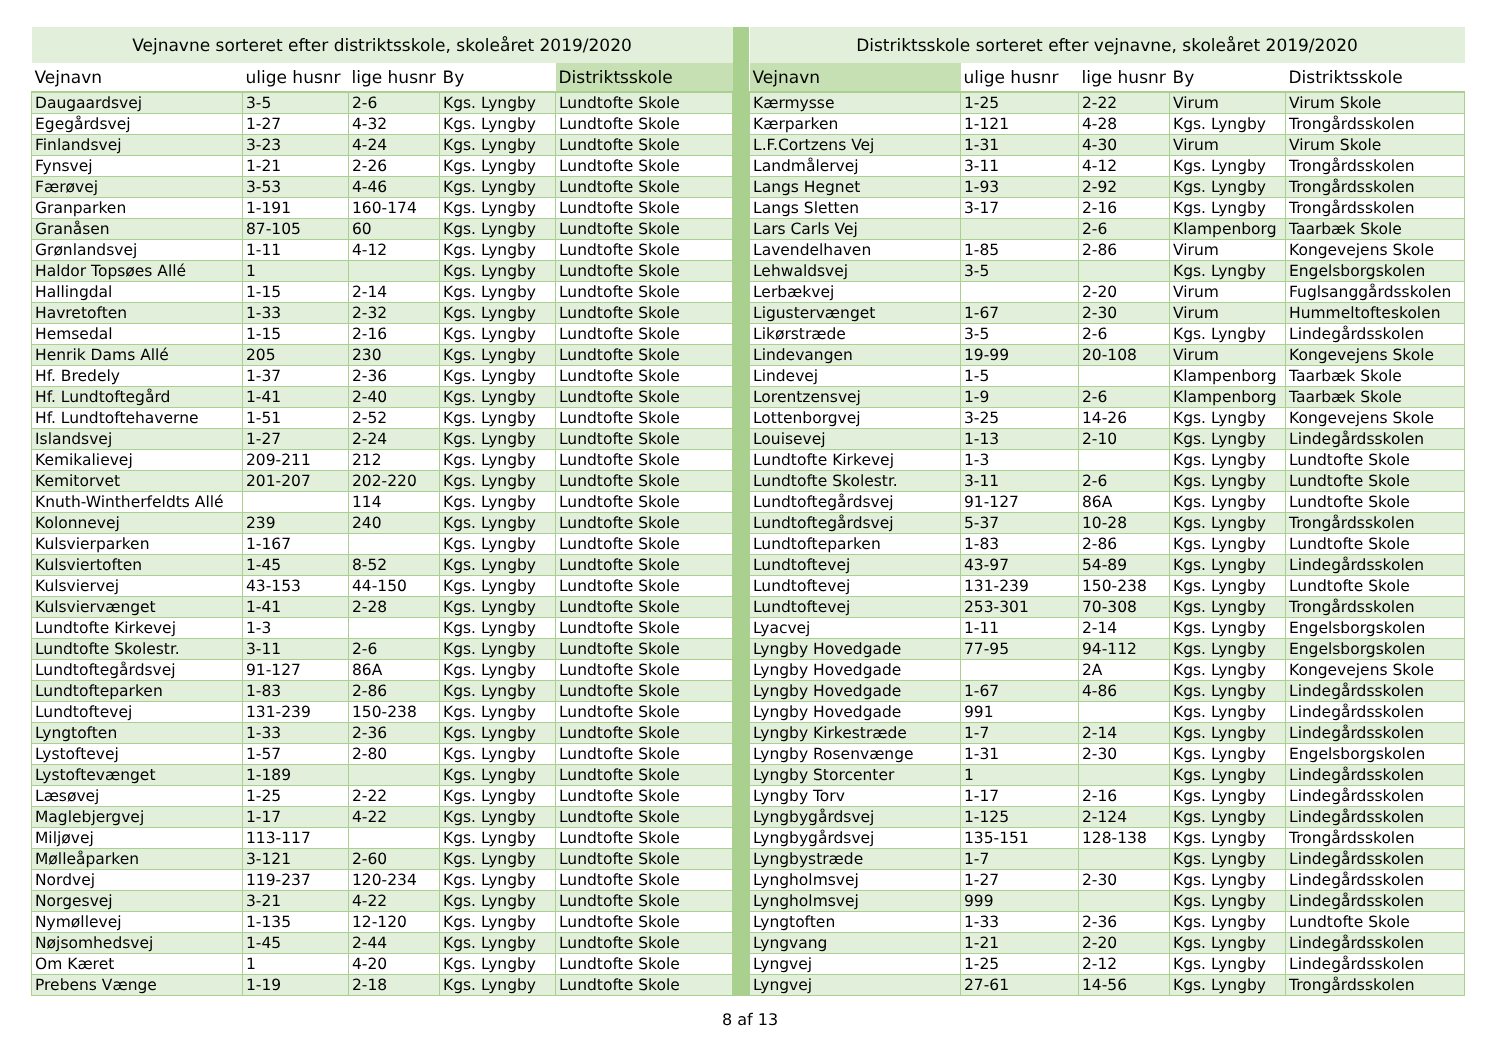| Vejnavne sorteret efter distriktsskole, skoleåret 2019/2020 | | | | |
| --- | --- | --- | --- | --- |
| Vejnavn | ulige husnr | lige husnr | By | Distriktsskole |
| Daugaardsvej | 3-5 | 2-6 | Kgs. Lyngby | Lundtofte Skole |
| Egegårdsvej | 1-27 | 4-32 | Kgs. Lyngby | Lundtofte Skole |
| Finlandsvej | 3-23 | 4-24 | Kgs. Lyngby | Lundtofte Skole |
| Fynsvej | 1-21 | 2-26 | Kgs. Lyngby | Lundtofte Skole |
| Færøvej | 3-53 | 4-46 | Kgs. Lyngby | Lundtofte Skole |
| Granparken | 1-191 | 160-174 | Kgs. Lyngby | Lundtofte Skole |
| Granåsen | 87-105 | 60 | Kgs. Lyngby | Lundtofte Skole |
| Grønlandsvej | 1-11 | 4-12 | Kgs. Lyngby | Lundtofte Skole |
| Haldor Topsøes Allé | 1 | | Kgs. Lyngby | Lundtofte Skole |
| Hallingdal | 1-15 | 2-14 | Kgs. Lyngby | Lundtofte Skole |
| Havretoften | 1-33 | 2-32 | Kgs. Lyngby | Lundtofte Skole |
| Hemsedal | 1-15 | 2-16 | Kgs. Lyngby | Lundtofte Skole |
| Henrik Dams Allé | 205 | 230 | Kgs. Lyngby | Lundtofte Skole |
| Hf. Bredely | 1-37 | 2-36 | Kgs. Lyngby | Lundtofte Skole |
| Hf. Lundtoftegård | 1-41 | 2-40 | Kgs. Lyngby | Lundtofte Skole |
| Hf. Lundtoftehaverne | 1-51 | 2-52 | Kgs. Lyngby | Lundtofte Skole |
| Islandsvej | 1-27 | 2-24 | Kgs. Lyngby | Lundtofte Skole |
| Kemikalievej | 209-211 | 212 | Kgs. Lyngby | Lundtofte Skole |
| Kemitorvet | 201-207 | 202-220 | Kgs. Lyngby | Lundtofte Skole |
| Knuth-Wintherfeldts Allé | | 114 | Kgs. Lyngby | Lundtofte Skole |
| Kolonnevej | 239 | 240 | Kgs. Lyngby | Lundtofte Skole |
| Kulsvierparken | 1-167 | | Kgs. Lyngby | Lundtofte Skole |
| Kulsviertoften | 1-45 | 8-52 | Kgs. Lyngby | Lundtofte Skole |
| Kulsviervej | 43-153 | 44-150 | Kgs. Lyngby | Lundtofte Skole |
| Kulsviervænget | 1-41 | 2-28 | Kgs. Lyngby | Lundtofte Skole |
| Lundtofte Kirkevej | 1-3 | | Kgs. Lyngby | Lundtofte Skole |
| Lundtofte Skolestr. | 3-11 | 2-6 | Kgs. Lyngby | Lundtofte Skole |
| Lundtoftegårdsvej | 91-127 | 86A | Kgs. Lyngby | Lundtofte Skole |
| Lundtofteparken | 1-83 | 2-86 | Kgs. Lyngby | Lundtofte Skole |
| Lundtoftevej | 131-239 | 150-238 | Kgs. Lyngby | Lundtofte Skole |
| Lyngtoften | 1-33 | 2-36 | Kgs. Lyngby | Lundtofte Skole |
| Lystoftevej | 1-57 | 2-80 | Kgs. Lyngby | Lundtofte Skole |
| Lystoftevænget | 1-189 | | Kgs. Lyngby | Lundtofte Skole |
| Læsøvej | 1-25 | 2-22 | Kgs. Lyngby | Lundtofte Skole |
| Maglebjergvej | 1-17 | 4-22 | Kgs. Lyngby | Lundtofte Skole |
| Miljøvej | 113-117 | | Kgs. Lyngby | Lundtofte Skole |
| Mølleåparken | 3-121 | 2-60 | Kgs. Lyngby | Lundtofte Skole |
| Nordvej | 119-237 | 120-234 | Kgs. Lyngby | Lundtofte Skole |
| Norgesvej | 3-21 | 4-22 | Kgs. Lyngby | Lundtofte Skole |
| Nymøllevej | 1-135 | 12-120 | Kgs. Lyngby | Lundtofte Skole |
| Nøjsomhedsvej | 1-45 | 2-44 | Kgs. Lyngby | Lundtofte Skole |
| Om Kæret | 1 | 4-20 | Kgs. Lyngby | Lundtofte Skole |
| Prebens Vænge | 1-19 | 2-18 | Kgs. Lyngby | Lundtofte Skole |
| Distriktsskole sorteret efter vejnavne, skoleåret 2019/2020 | | | | |
| --- | --- | --- | --- | --- |
| Vejnavn | ulige husnr | lige husnr | By | Distriktsskole |
| Kærmysse | 1-25 | 2-22 | Virum | Virum Skole |
| Kærparken | 1-121 | 4-28 | Kgs. Lyngby | Trongårdsskolen |
| L.F.Cortzens Vej | 1-31 | 4-30 | Virum | Virum Skole |
| Landmålervej | 3-11 | 4-12 | Kgs. Lyngby | Trongårdsskolen |
| Langs Hegnet | 1-93 | 2-92 | Kgs. Lyngby | Trongårdsskolen |
| Langs Sletten | 3-17 | 2-16 | Kgs. Lyngby | Trongårdsskolen |
| Lars Carls Vej | | 2-6 | Klampenborg | Taarbæk Skole |
| Lavendelhaven | 1-85 | 2-86 | Virum | Kongevejens Skole |
| Lehwaldsvej | 3-5 | | Kgs. Lyngby | Engelsborgskolen |
| Lerbækvej | | 2-20 | Virum | Fuglsanggårdsskolen |
| Ligustervænget | 1-67 | 2-30 | Virum | Hummeltofteskolen |
| Likørstræde | 3-5 | 2-6 | Kgs. Lyngby | Lindegårdsskolen |
| Lindevangen | 19-99 | 20-108 | Virum | Kongevejens Skole |
| Lindevej | 1-5 | | Klampenborg | Taarbæk Skole |
| Lorentzensvej | 1-9 | 2-6 | Klampenborg | Taarbæk Skole |
| Lottenborgvej | 3-25 | 14-26 | Kgs. Lyngby | Kongevejens Skole |
| Louisevej | 1-13 | 2-10 | Kgs. Lyngby | Lindegårdsskolen |
| Lundtofte Kirkevej | 1-3 | | Kgs. Lyngby | Lundtofte Skole |
| Lundtofte Skolestr. | 3-11 | 2-6 | Kgs. Lyngby | Lundtofte Skole |
| Lundtoftegårdsvej | 91-127 | 86A | Kgs. Lyngby | Lundtofte Skole |
| Lundtoftegårdsvej | 5-37 | 10-28 | Kgs. Lyngby | Trongårdsskolen |
| Lundtofteparken | 1-83 | 2-86 | Kgs. Lyngby | Lundtofte Skole |
| Lundtoftevej | 43-97 | 54-89 | Kgs. Lyngby | Lindegårdsskolen |
| Lundtoftevej | 131-239 | 150-238 | Kgs. Lyngby | Lundtofte Skole |
| Lundtoftevej | 253-301 | 70-308 | Kgs. Lyngby | Trongårdsskolen |
| Lyacvej | 1-11 | 2-14 | Kgs. Lyngby | Engelsborgskolen |
| Lyngby Hovedgade | 77-95 | 94-112 | Kgs. Lyngby | Engelsborgskolen |
| Lyngby Hovedgade | | 2A | Kgs. Lyngby | Kongevejens Skole |
| Lyngby Hovedgade | 1-67 | 4-86 | Kgs. Lyngby | Lindegårdsskolen |
| Lyngby Hovedgade | 991 | | Kgs. Lyngby | Lindegårdsskolen |
| Lyngby Kirkestræde | 1-7 | 2-14 | Kgs. Lyngby | Lindegårdsskolen |
| Lyngby Rosenvænge | 1-31 | 2-30 | Kgs. Lyngby | Engelsborgskolen |
| Lyngby Storcenter | 1 | | Kgs. Lyngby | Lindegårdsskolen |
| Lyngby Torv | 1-17 | 2-16 | Kgs. Lyngby | Lindegårdsskolen |
| Lyngbygårdsvej | 1-125 | 2-124 | Kgs. Lyngby | Lindegårdsskolen |
| Lyngbygårdsvej | 135-151 | 128-138 | Kgs. Lyngby | Trongårdsskolen |
| Lyngbystræde | 1-7 | | Kgs. Lyngby | Lindegårdsskolen |
| Lyngholmsvej | 1-27 | 2-30 | Kgs. Lyngby | Lindegårdsskolen |
| Lyngholmsvej | 999 | | Kgs. Lyngby | Lindegårdsskolen |
| Lyngtoften | 1-33 | 2-36 | Kgs. Lyngby | Lundtofte Skole |
| Lyngvang | 1-21 | 2-20 | Kgs. Lyngby | Lindegårdsskolen |
| Lyngvej | 1-25 | 2-12 | Kgs. Lyngby | Lindegårdsskolen |
| Lyngvej | 27-61 | 14-56 | Kgs. Lyngby | Trongårdsskolen |
8 af 13